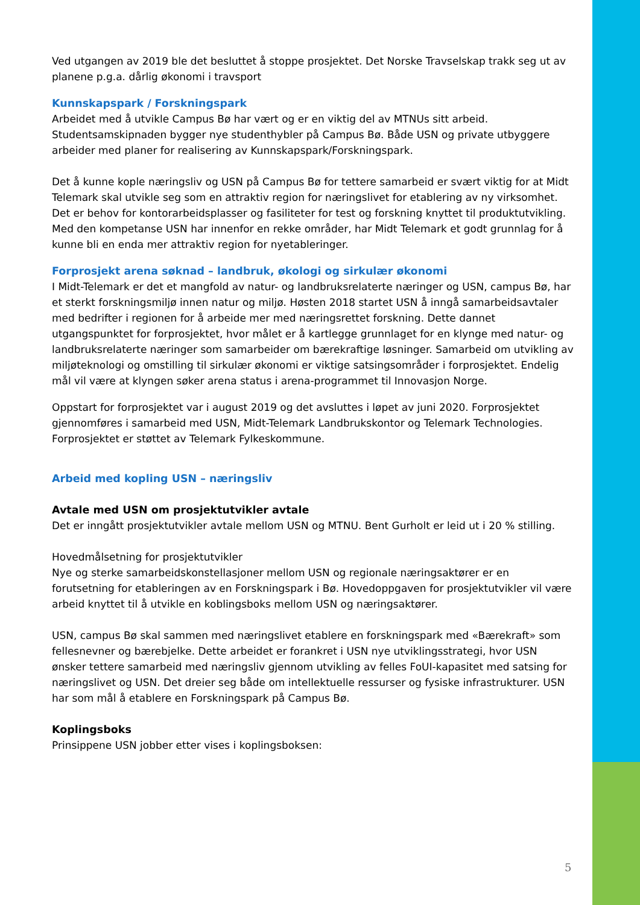Ved utgangen av 2019 ble det besluttet å stoppe prosjektet. Det Norske Travselskap trakk seg ut av planene p.g.a. dårlig økonomi i travsport
Kunnskapspark / Forskningspark
Arbeidet med å utvikle Campus Bø har vært og er en viktig del av MTNUs sitt arbeid. Studentsamskipnaden bygger nye studenthybler på Campus Bø. Både USN og private utbyggere arbeider med planer for realisering av Kunnskapspark/Forskningspark.
Det å kunne kople næringsliv og USN på Campus Bø for tettere samarbeid er svært viktig for at Midt Telemark skal utvikle seg som en attraktiv region for næringslivet for etablering av ny virksomhet. Det er behov for kontorarbeidsplasser og fasiliteter for test og forskning knyttet til produktutvikling. Med den kompetanse USN har innenfor en rekke områder, har Midt Telemark et godt grunnlag for å kunne bli en enda mer attraktiv region for nyetableringer.
Forprosjekt arena søknad – landbruk, økologi og sirkulær økonomi
I Midt-Telemark er det et mangfold av natur- og landbruksrelaterte næringer og USN, campus Bø, har et sterkt forskningsmiljø innen natur og miljø. Høsten 2018 startet USN å inngå samarbeidsavtaler med bedrifter i regionen for å arbeide mer med næringsrettet forskning. Dette dannet utgangspunktet for forprosjektet, hvor målet er å kartlegge grunnlaget for en klynge med natur- og landbruksrelaterte næringer som samarbeider om bærekraftige løsninger. Samarbeid om utvikling av miljøteknologi og omstilling til sirkulær økonomi er viktige satsingsområder i forprosjektet. Endelig mål vil være at klyngen søker arena status i arena-programmet til Innovasjon Norge.
Oppstart for forprosjektet var i august 2019 og det avsluttes i løpet av juni 2020. Forprosjektet gjennomføres i samarbeid med USN, Midt-Telemark Landbrukskontor og Telemark Technologies. Forprosjektet er støttet av Telemark Fylkeskommune.
Arbeid med kopling USN – næringsliv
Avtale med USN om prosjektutvikler avtale
Det er inngått prosjektutvikler avtale mellom USN og MTNU. Bent Gurholt er leid ut i 20 % stilling.
Hovedmålsetning for prosjektutvikler
Nye og sterke samarbeidskonstellasjoner mellom USN og regionale næringsaktører er en forutsetning for etableringen av en Forskningspark i Bø. Hovedoppgaven for prosjektutvikler vil være arbeid knyttet til å utvikle en koblingsboks mellom USN og næringsaktører.
USN, campus Bø skal sammen med næringslivet etablere en forskningspark med «Bærekraft» som fellesnevner og bærebjelke. Dette arbeidet er forankret i USN nye utviklingsstrategi, hvor USN ønsker tettere samarbeid med næringsliv gjennom utvikling av felles FoUI-kapasitet med satsing for næringslivet og USN. Det dreier seg både om intellektuelle ressurser og fysiske infrastrukturer. USN har som mål å etablere en Forskningspark på Campus Bø.
Koplingsboks
Prinsippene USN jobber etter vises i koplingsboksen:
5